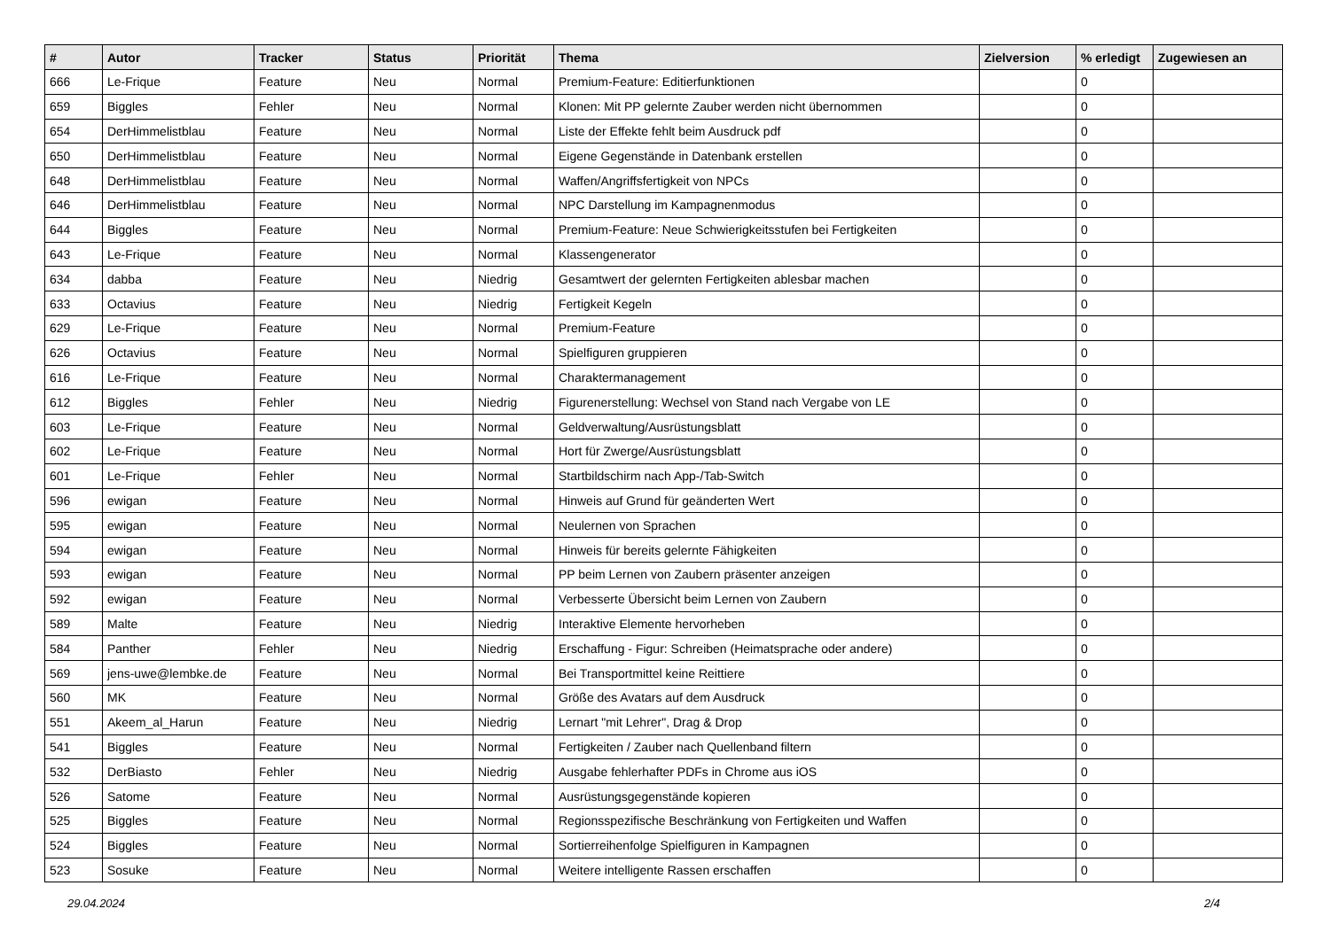| # | Autor | Tracker | Status | Priorität | Thema | Zielversion | % erledigt | Zugewiesen an |
| --- | --- | --- | --- | --- | --- | --- | --- | --- |
| 666 | Le-Frique | Feature | Neu | Normal | Premium-Feature: Editierfunktionen | | 0 | |
| 659 | Biggles | Fehler | Neu | Normal | Klonen: Mit PP gelernte Zauber werden nicht übernommen | | 0 | |
| 654 | DerHimmelistblau | Feature | Neu | Normal | Liste der Effekte fehlt beim Ausdruck pdf | | 0 | |
| 650 | DerHimmelistblau | Feature | Neu | Normal | Eigene Gegenstände in Datenbank erstellen | | 0 | |
| 648 | DerHimmelistblau | Feature | Neu | Normal | Waffen/Angriffsfertigkeit von NPCs | | 0 | |
| 646 | DerHimmelistblau | Feature | Neu | Normal | NPC Darstellung im Kampagnenmodus | | 0 | |
| 644 | Biggles | Feature | Neu | Normal | Premium-Feature: Neue Schwierigkeitsstufen bei Fertigkeiten | | 0 | |
| 643 | Le-Frique | Feature | Neu | Normal | Klassengenerator | | 0 | |
| 634 | dabba | Feature | Neu | Niedrig | Gesamtwert der gelernten Fertigkeiten ablesbar machen | | 0 | |
| 633 | Octavius | Feature | Neu | Niedrig | Fertigkeit Kegeln | | 0 | |
| 629 | Le-Frique | Feature | Neu | Normal | Premium-Feature | | 0 | |
| 626 | Octavius | Feature | Neu | Normal | Spielfiguren gruppieren | | 0 | |
| 616 | Le-Frique | Feature | Neu | Normal | Charaktermanagement | | 0 | |
| 612 | Biggles | Fehler | Neu | Niedrig | Figurenerstellung: Wechsel von Stand nach Vergabe von LE | | 0 | |
| 603 | Le-Frique | Feature | Neu | Normal | Geldverwaltung/Ausrüstungsblatt | | 0 | |
| 602 | Le-Frique | Feature | Neu | Normal | Hort für Zwerge/Ausrüstungsblatt | | 0 | |
| 601 | Le-Frique | Fehler | Neu | Normal | Startbildschirm nach App-/Tab-Switch | | 0 | |
| 596 | ewigan | Feature | Neu | Normal | Hinweis auf Grund für geänderten Wert | | 0 | |
| 595 | ewigan | Feature | Neu | Normal | Neulernen von Sprachen | | 0 | |
| 594 | ewigan | Feature | Neu | Normal | Hinweis für bereits gelernte Fähigkeiten | | 0 | |
| 593 | ewigan | Feature | Neu | Normal | PP beim Lernen von Zaubern präsenter anzeigen | | 0 | |
| 592 | ewigan | Feature | Neu | Normal | Verbesserte Übersicht beim Lernen von Zaubern | | 0 | |
| 589 | Malte | Feature | Neu | Niedrig | Interaktive Elemente hervorheben | | 0 | |
| 584 | Panther | Fehler | Neu | Niedrig | Erschaffung - Figur: Schreiben (Heimatsprache oder andere) | | 0 | |
| 569 | jens-uwe@lembke.de | Feature | Neu | Normal | Bei Transportmittel keine Reittiere | | 0 | |
| 560 | MK | Feature | Neu | Normal | Größe des Avatars auf dem Ausdruck | | 0 | |
| 551 | Akeem_al_Harun | Feature | Neu | Niedrig | Lernart "mit Lehrer", Drag & Drop | | 0 | |
| 541 | Biggles | Feature | Neu | Normal | Fertigkeiten / Zauber nach Quellenband filtern | | 0 | |
| 532 | DerBiasto | Fehler | Neu | Niedrig | Ausgabe fehlerhafter PDFs in Chrome aus iOS | | 0 | |
| 526 | Satome | Feature | Neu | Normal | Ausrüstungsgegenstände kopieren | | 0 | |
| 525 | Biggles | Feature | Neu | Normal | Regionsspezifische Beschränkung von Fertigkeiten und Waffen | | 0 | |
| 524 | Biggles | Feature | Neu | Normal | Sortierreihenfolge Spielfiguren in Kampagnen | | 0 | |
| 523 | Sosuke | Feature | Neu | Normal | Weitere intelligente Rassen erschaffen | | 0 | |
29.04.2024 2/4